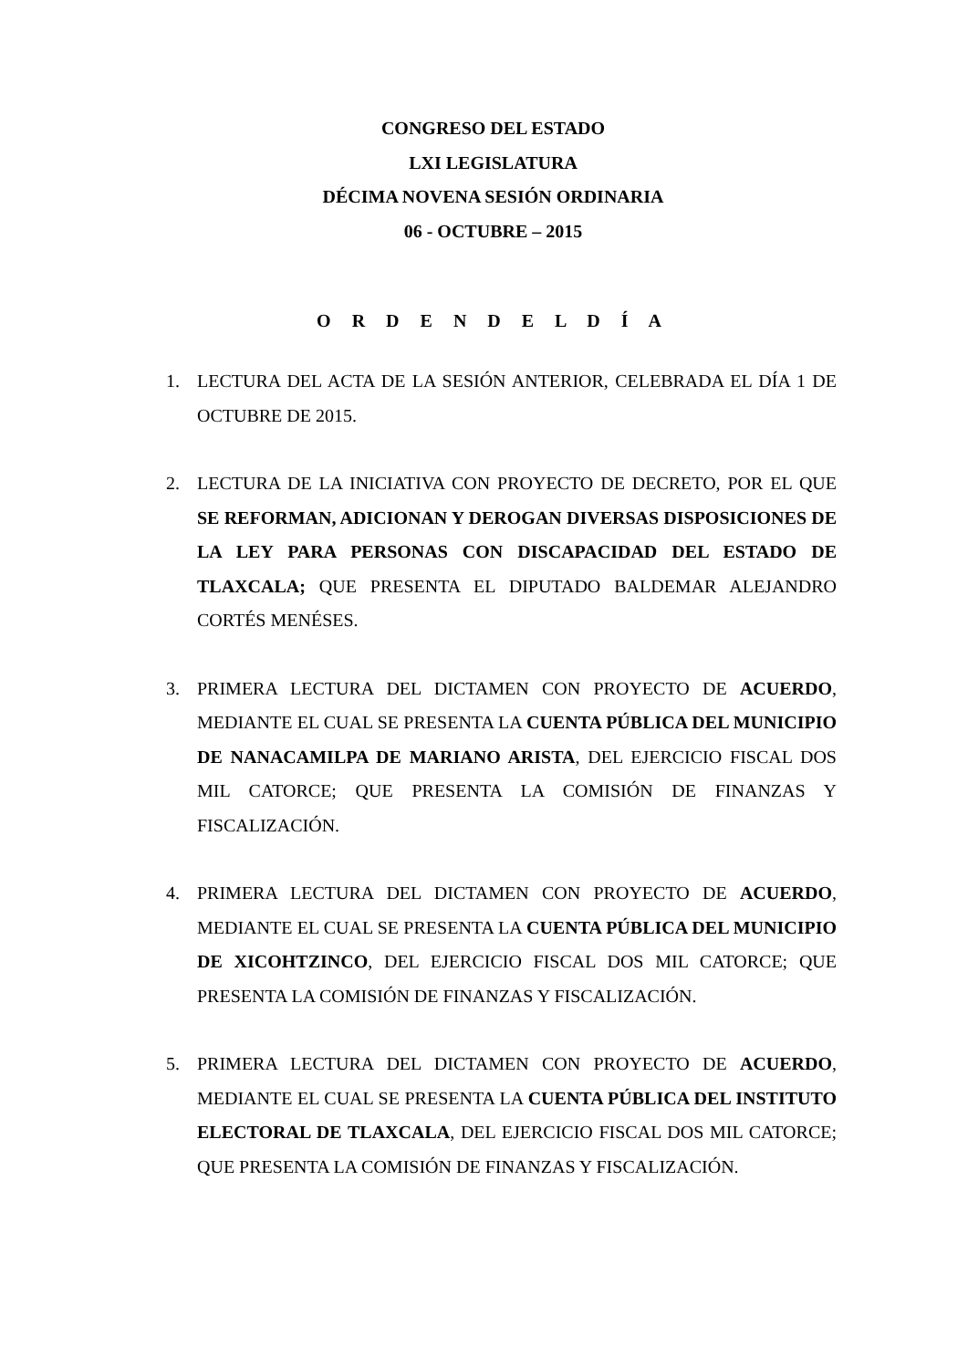CONGRESO DEL ESTADO
LXI LEGISLATURA
DÉCIMA NOVENA SESIÓN ORDINARIA
06 - OCTUBRE – 2015
O R D E N D E L D Í A
1. LECTURA DEL ACTA DE LA SESIÓN ANTERIOR, CELEBRADA EL DÍA 1 DE OCTUBRE DE 2015.
2. LECTURA DE LA INICIATIVA CON PROYECTO DE DECRETO, POR EL QUE SE REFORMAN, ADICIONAN Y DEROGAN DIVERSAS DISPOSICIONES DE LA LEY PARA PERSONAS CON DISCAPACIDAD DEL ESTADO DE TLAXCALA; QUE PRESENTA EL DIPUTADO BALDEMAR ALEJANDRO CORTÉS MENÉSES.
3. PRIMERA LECTURA DEL DICTAMEN CON PROYECTO DE ACUERDO, MEDIANTE EL CUAL SE PRESENTA LA CUENTA PÚBLICA DEL MUNICIPIO DE NANACAMILPA DE MARIANO ARISTA, DEL EJERCICIO FISCAL DOS MIL CATORCE; QUE PRESENTA LA COMISIÓN DE FINANZAS Y FISCALIZACIÓN.
4. PRIMERA LECTURA DEL DICTAMEN CON PROYECTO DE ACUERDO, MEDIANTE EL CUAL SE PRESENTA LA CUENTA PÚBLICA DEL MUNICIPIO DE XICOHTZINCO, DEL EJERCICIO FISCAL DOS MIL CATORCE; QUE PRESENTA LA COMISIÓN DE FINANZAS Y FISCALIZACIÓN.
5. PRIMERA LECTURA DEL DICTAMEN CON PROYECTO DE ACUERDO, MEDIANTE EL CUAL SE PRESENTA LA CUENTA PÚBLICA DEL INSTITUTO ELECTORAL DE TLAXCALA, DEL EJERCICIO FISCAL DOS MIL CATORCE; QUE PRESENTA LA COMISIÓN DE FINANZAS Y FISCALIZACIÓN.